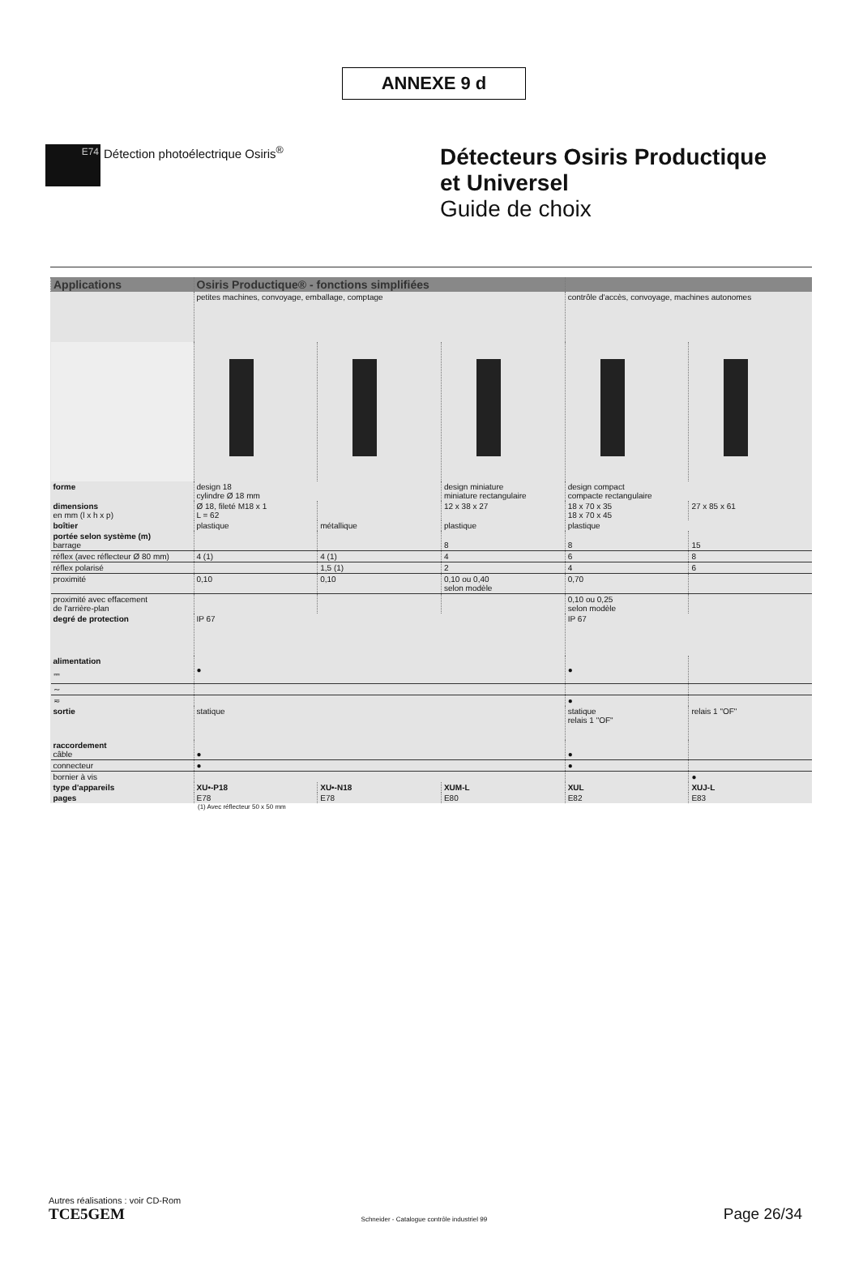ANNEXE 9 d
E74
Détection photoélectrique Osiris<sup>®</sup>
Détecteurs Osiris Productique
et Universel
Guide de choix
| Applications | Osiris Productique® - fonctions simplifiées | | | | |
| --- | --- | --- | --- | --- | --- |
| | petites machines, convoyage, emballage, comptage | | | contrôle d'accès, convoyage, machines autonomes | |
| forme | design 18 cylindre Ø 18 mm | | design miniature miniature rectangulaire | design compact compacte rectangulaire | |
| dimensions en mm (l x h x p) | Ø 18, fileté M18 x 1 L = 62 | | 12 x 38 x 27 | 18 x 70 x 35 18 x 70 x 45 | 27 x 85 x 61 |
| boîtier | plastique | métallique | plastique | plastique | |
| portée selon système (m) barrage | | | 8 | 8 | 15 |
| réflex (avec réflecteur Ø 80 mm) | 4 (1) | 4 (1) | 4 | 6 | 8 |
| réflex polarisé | | 1,5 (1) | 2 | 4 | 6 |
| proximité | 0,10 | 0,10 | 0,10 ou 0,40 selon modèle | 0,70 | |
| proximité avec effacement de l'arrière-plan | | | | 0,10 ou 0,25 selon modèle | |
| degré de protection | IP 67 | | | IP 67 | |
| alimentation ⎓ | ● | | | ● | |
| ∼ | | | | | |
| ≂ | | | | ● | |
| sortie | statique | | | statique relais 1 "OF" | relais 1 "OF" |
| raccordement câble | ● | | | ● | |
| connecteur | ● | | | ● | |
| bornier à vis | | | | | ● |
| type d'appareils | XU•-P18 | XU•-N18 | XUM-L | XUL | XUJ-L |
| pages | E78 | E78 | E80 | E82 | E83 |
(1) Avec réflecteur 50 x 50 mm
Autres réalisations : voir CD-Rom
TCE5GEM Schneider - Catalogue contrôle industriel 99 Page 26/34